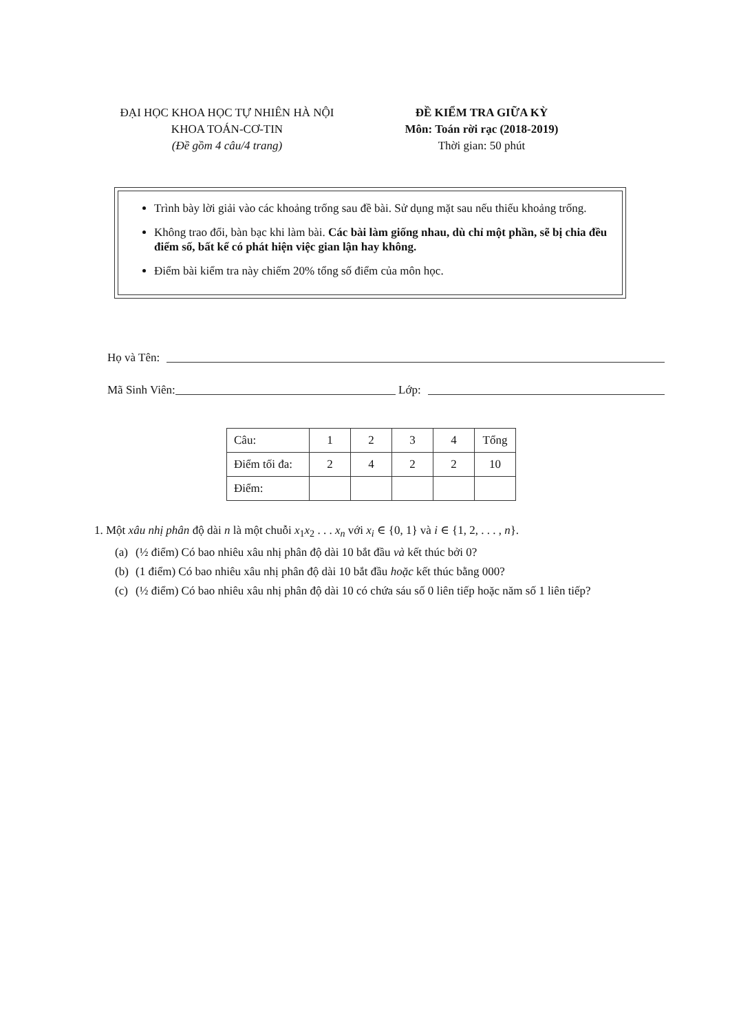ĐẠI HỌC KHOA HỌC TỰ NHIÊN HÀ NỘI
KHOA TOÁN-CƠ-TIN
(Đề gồm 4 câu/4 trang)
ĐỀ KIỂM TRA GIỮA KỲ
Môn: Toán rời rạc (2018-2019)
Thời gian: 50 phút
Trình bày lời giải vào các khoảng trống sau đề bài. Sử dụng mặt sau nếu thiếu khoảng trống.
Không trao đổi, bàn bạc khi làm bài. Các bài làm giống nhau, dù chỉ một phần, sẽ bị chia đều điểm số, bất kể có phát hiện việc gian lận hay không.
Điểm bài kiểm tra này chiếm 20% tổng số điểm của môn học.
Họ và Tên:
Mã Sinh Viên:
Lớp:
| Câu: | 1 | 2 | 3 | 4 | Tổng |
| Điểm tối đa: | 2 | 4 | 2 | 2 | 10 |
| Điểm: | | | | | |
1. Một xâu nhị phân độ dài n là một chuỗi x<sub>1</sub>x<sub>2</sub> . . . x<sub>n</sub> với x<sub>i</sub> ∈ {0, 1} và i ∈ {1, 2, . . . , n}.
(a) (½ điểm) Có bao nhiêu xâu nhị phân độ dài 10 bắt đầu và kết thúc bởi 0?
(b) (1 điểm) Có bao nhiêu xâu nhị phân độ dài 10 bắt đầu hoặc kết thúc bằng 000?
(c) (½ điểm) Có bao nhiêu xâu nhị phân độ dài 10 có chứa sáu số 0 liên tiếp hoặc năm số 1 liên tiếp?